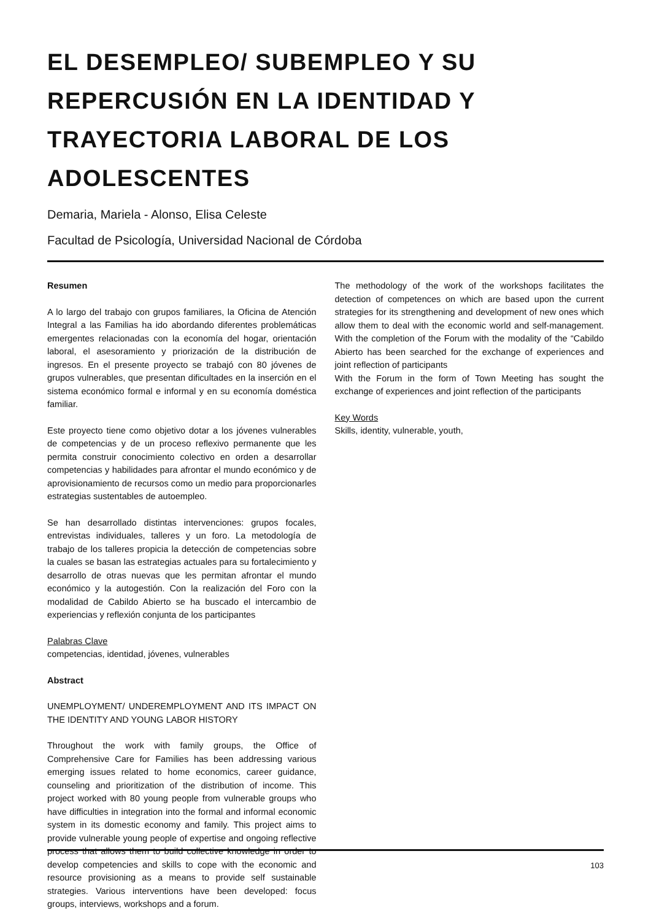EL DESEMPLEO/ SUBEMPLEO Y SU
REPERCUSIÓN EN LA IDENTIDAD Y
TRAYECTORIA LABORAL DE LOS ADOLESCENTES
Demaria, Mariela - Alonso, Elisa Celeste
Facultad de Psicología, Universidad Nacional de Córdoba
Resumen
A lo largo del trabajo con grupos familiares, la Oficina de Atención Integral a las Familias ha ido abordando diferentes problemáticas emergentes relacionadas con la economía del hogar, orientación laboral, el asesoramiento y priorización de la distribución de ingresos. En el presente proyecto se trabajó con 80 jóvenes de grupos vulnerables, que presentan dificultades en la inserción en el sistema económico formal e informal y en su economía doméstica familiar.
Este proyecto tiene como objetivo dotar a los jóvenes vulnerables de competencias y de un proceso reflexivo permanente que les permita construir conocimiento colectivo en orden a desarrollar competencias y habilidades para afrontar el mundo económico y de aprovisionamiento de recursos como un medio para proporcionarles estrategias sustentables de autoempleo.
Se han desarrollado distintas intervenciones: grupos focales, entrevistas individuales, talleres y un foro. La metodología de trabajo de los talleres propicia la detección de competencias sobre la cuales se basan las estrategias actuales para su fortalecimiento y desarrollo de otras nuevas que les permitan afrontar el mundo económico y la autogestión. Con la realización del Foro con la modalidad de Cabildo Abierto se ha buscado el intercambio de experiencias y reflexión conjunta de los participantes
Palabras Clave
competencias, identidad, jóvenes, vulnerables
Abstract
UNEMPLOYMENT/ UNDEREMPLOYMENT AND ITS IMPACT ON THE IDENTITY AND YOUNG LABOR HISTORY
Throughout the work with family groups, the Office of Comprehensive Care for Families has been addressing various emerging issues related to home economics, career guidance, counseling and prioritization of the distribution of income. This project worked with 80 young people from vulnerable groups who have difficulties in integration into the formal and informal economic system in its domestic economy and family. This project aims to provide vulnerable young people of expertise and ongoing reflective process that allows them to build collective knowledge in order to develop competencies and skills to cope with the economic and resource provisioning as a means to provide self sustainable strategies. Various interventions have been developed: focus groups, interviews, workshops and a forum.
The methodology of the work of the workshops facilitates the detection of competences on which are based upon the current strategies for its strengthening and development of new ones which allow them to deal with the economic world and self-management. With the completion of the Forum with the modality of the “Cabildo Abierto has been searched for the exchange of experiences and joint reflection of participants
With the Forum in the form of Town Meeting has sought the exchange of experiences and joint reflection of the participants
Key Words
Skills, identity, vulnerable, youth,
103